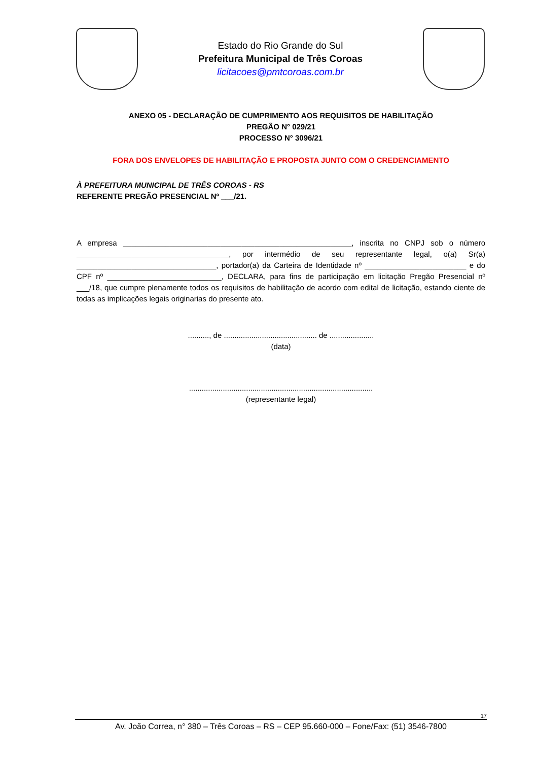Estado do Rio Grande do Sul
Prefeitura Municipal de Três Coroas
licitacoes@pmtcoroas.com.br
ANEXO 05 - DECLARAÇÃO DE CUMPRIMENTO AOS REQUISITOS DE HABILITAÇÃO
PREGÃO N° 029/21
PROCESSO N° 3096/21
FORA DOS ENVELOPES DE HABILITAÇÃO E PROPOSTA JUNTO COM O CREDENCIAMENTO
À PREFEITURA MUNICIPAL DE TRÊS COROAS - RS
REFERENTE PREGÃO PRESENCIAL Nº ___/21.
A empresa ______________________________________________________, inscrita no CNPJ sob o número ____________________________________, por intermédio de seu representante legal, o(a) Sr(a) _________________________________, portador(a) da Carteira de Identidade nº ________________________ e do CPF nº ___________________________, DECLARA, para fins de participação em licitação Pregão Presencial nº ___/18, que cumpre plenamente todos os requisitos de habilitação de acordo com edital de licitação, estando ciente de todas as implicações legais originarias do presente ato.
.........., de ............................................ de .....................
(data)
.......................................................................................
(representante legal)
17
Av. João Correa, n° 380 – Três Coroas – RS – CEP 95.660-000 – Fone/Fax: (51) 3546-7800